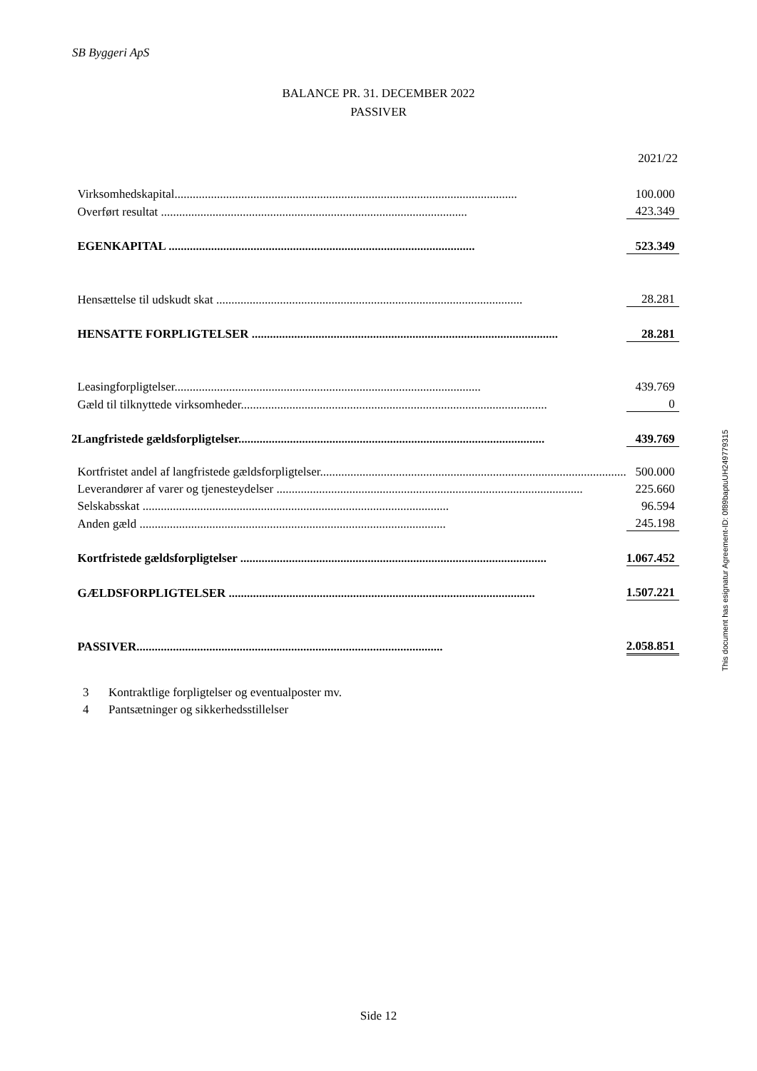SB Byggeri ApS
BALANCE PR. 31. DECEMBER 2022
PASSIVER
2021/22
| | Virksomhedskapital................................................................................................................. | | 100.000 |
| | Overført resultat ..................................................................................................... | | 423.349 |
| | EGENKAPITAL ..................................................................................................... | | 523.349 |
| | Hensættelse til udskudt skat ..................................................................................................... | | 28.281 |
| | HENSATTE FORPLIGTELSER ..................................................................................................... | | 28.281 |
| | Leasingforpligtelser..................................................................................................... | | 439.769 |
| | Gæld til tilknyttede virksomheder..................................................................................................... | | 0 |
| 2 | Langfristede gældsforpligtelser..................................................................................................... | | 439.769 |
| | Kortfristet andel af langfristede gældsforpligtelser..................................................................................................... | | 500.000 |
| | Leverandører af varer og tjenesteydelser ..................................................................................................... | | 225.660 |
| | Selskabsskat ..................................................................................................... | | 96.594 |
| | Anden gæld ..................................................................................................... | | 245.198 |
| | Kortfristede gældsforpligtelser ..................................................................................................... | | 1.067.452 |
| | GÆLDSFORPLIGTELSER ..................................................................................................... | | 1.507.221 |
| | PASSIVER..................................................................................................... | | 2.058.851 |
This document has esignatur Agreement-ID: 0f89baptuUH249779315
3 Kontraktlige forpligtelser og eventualposter mv.
4 Pantsætninger og sikkerhedsstillelser
Side 12